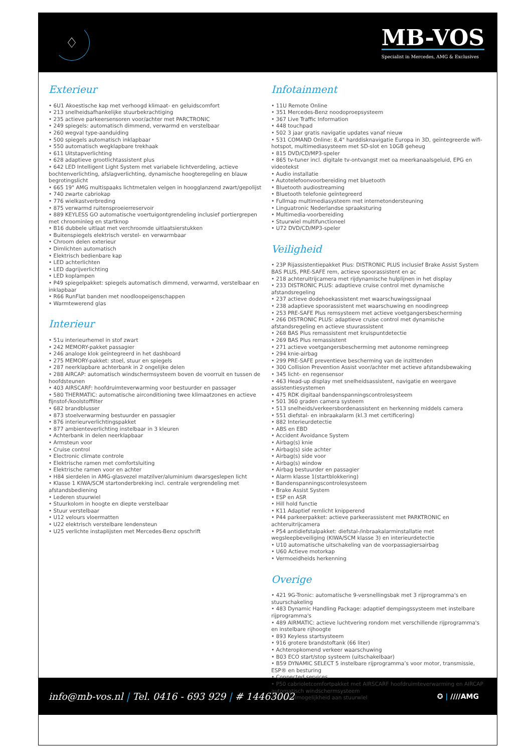♢
MB-VOS
Specialist in Mercedes, AMG & Exclusives
Exterieur
• 6U1 Akoestische kap met verhoogd klimaat- en geluidscomfort
• 213 snelheidsafhankelijke stuurbekrachtiging
• 235 actieve parkeersensoren voor/achter met PARCTRONIC
• 249 spiegels: automatisch dimmend, verwarmd en verstelbaar
• 260 wegval type-aanduiding
• 500 spiegels automatisch inklapbaar
• 550 automatisch wegklapbare trekhaak
• 611 Uitstapverlichting
• 628 adaptieve grootlichtassistent plus
• 642 LED Intelligent Light System met variabele lichtverdeling, actieve bochtenverlichting, afslagverlichting, dynamische hoogteregeling en blauw begrotingslicht
• 665 19" AMG multispaaks lichtmetalen velgen in hoogglanzend zwart/gepolijst
• 740 zwarte cabriokap
• 776 wielkastverbreding
• 875 verwarmd ruitensproeierreservoir
• 889 KEYLESS GO automatische voertuigontgrendeling inclusief portiergrepen met chroominleg en startknop
• B16 dubbele uitlaat met verchroomde uitlaatsierstukken
• Buitenspiegels elektrisch verstel- en verwarmbaar
• Chroom delen exterieur
• Dimlichten automatisch
• Elektrisch bedienbare kap
• LED achterlichten
• LED dagrijverlichting
• LED koplampen
• P49 spiegelpakket: spiegels automatisch dimmend, verwarmd, verstelbaar en inklapbaar
• R66 RunFlat banden met noodloopeigenschappen
• Warmtewerend glas
Interieur
• 51u interieurhemel in stof zwart
• 242 MEMORY-pakket passagier
• 246 analoge klok geïntegreerd in het dashboard
• 275 MEMORY-pakket: stoel, stuur en spiegels
• 287 neerklapbare achterbank in 2 ongelijke delen
• 288 AIRCAP: automatisch windschermsysteem boven de voorruit en tussen de hoofdsteunen
• 403 AIRSCARF: hoofdruimteverwarming voor bestuurder en passager
• 580 THERMATIC: automatische airconditioning twee klimaatzones en actieve fijnstof-/koolstoffilter
• 682 brandblusser
• 873 stoelverwarming bestuurder en passagier
• 876 interieurverlichtingspakket
• 877 ambienteverlichting instelbaar in 3 kleuren
• Achterbank in delen neerklapbaar
• Armsteun voor
• Cruise control
• Electronic climate controle
• Elektrische ramen met comfortsluiting
• Elektrische ramen voor en achter
• H84 sierdelen in AMG-glasvezel matzilver/aluminium dwarsgeslepen licht
• Klasse 1 KIWA/SCM startonderbreking incl. centrale vergrendeling met afstandsbediening
• Lederen stuurwiel
• Stuurkolom in hoogte en diepte verstelbaar
• Stuur verstelbaar
• U12 velours vloermatten
• U22 elektrisch verstelbare lendensteun
• U25 verlichte instaplijsten met Mercedes-Benz opschrift
Infotainment
• 11U Remote Online
• 351 Mercedes-Benz noodoproepsysteem
• 367 Live Traffic Information
• 448 touchpad
• 502 3 jaar gratis navigatie updates vanaf nieuw
• 531 COMAND Online: 8,4" harddisknavigatie Europa in 3D, geïntegreerde wifi-hotspot, multimediasysteem met SD-slot en 10GB geheug
• 815 DVD/CD/MP3-speler
• 865 tv-tuner incl. digitale tv-ontvangst met oa meerkanaalsgeluid, EPG en videotekst
• Audio installatie
• Autotelefoonvoorbereiding met bluetooth
• Bluetooth audiostreaming
• Bluetooth telefonie geïntegreerd
• Fullmap multimediasysteem met internetondersteuning
• Linguatronic Nederlandse spraaksturing
• Multimedia-voorbereiding
• Stuurwiel multifunctioneel
• U72 DVD/CD/MP3-speler
Veiligheid
• 23P Rijassistentiepakket Plus: DISTRONIC PLUS inclusief Brake Assist System BAS PLUS, PRE-SAFE rem, actieve spoorassistent en ac
• 218 achteruitrijcamera met rijdynamische hulplijnen in het display
• 233 DISTRONIC PLUS: adaptieve cruise control met dynamische afstandsregeling
• 237 actieve dodehoekassistent met waarschuwingssignaal
• 238 adaptieve spoorassistent met waarschuwing en noodingreep
• 253 PRE-SAFE Plus remsysteem met actieve voetgangersbescherming
• 266 DISTRONIC PLUS: adaptieve cruise control met dynamische afstandsregeling en actieve stuurassistent
• 268 BAS Plus remassistent met kruispuntdetectie
• 269 BAS Plus remassistent
• 271 actieve voetgangersbescherming met autonome remingreep
• 294 knie-airbag
• 299 PRE-SAFE preventieve bescherming van de inzittenden
• 300 Collision Prevention Assist voor/achter met actieve afstandsbewaking
• 345 licht- en regensensor
• 463 Head-up display met snelheidsassistent, navigatie en weergave assistentiesystemen
• 475 RDK digitaal bandenspanningscontrolesysteem
• 501 360 graden camera systeem
• 513 snelheids/verkeersbordenassistent en herkenning middels camera
• 551 diefstal- en inbraakalarm (kl.3 met certificering)
• 882 Interieurdetectie
• ABS en EBD
• Accident Avoidance System
• Airbag(s) knie
• Airbag(s) side achter
• Airbag(s) side voor
• Airbag(s) window
• Airbag bestuurder en passagier
• Alarm klasse 1(startblokkering)
• Bandenspanningscontrolesysteem
• Brake Assist System
• ESP en ASR
• Hill hold functie
• K11 Adaptief remlicht knipperend
• P44 parkeerpakket: actieve parkeerassistent met PARKTRONIC en achteruitrijcamera
• P54 antidiefstalpakket: diefstal-/inbraakalarminstallatie met wegsleepbeveiliging (KIWA/SCM klasse 3) en interieurdetectie
• U10 automatische uitschakeling van de voorpassagiersairbag
• U60 Actieve motorkap
• Vermoeidheids herkenning
Overige
• 421 9G-Tronic: automatische 9-versnellingsbak met 3 rijprogramma's en stuurschakeling
• 483 Dynamic Handling Package: adaptief dempingssysteem met instelbare rijprogramma's
• 489 AIRMATIC: actieve luchtvering rondom met verschillende rijprogramma's en instelbare rijhoogte
• 893 Keyless startsysteem
• 916 grotere brandstoftank (66 liter)
• Achteropkomend verkeer waarschuwing
• B03 ECO start/stop systeem (uitschakelbaar)
• B59 DYNAMIC SELECT 5 instelbare rijprogramma’s voor motor, transmissie, ESP® en besturing
• Connected services
• P50 cabrioletcomfortpakket met AIRSCARF hoofdruimteverwarming en AIRCAP automatisch windschermsysteem
• Schakelmogelijkheid aan stuurwiel
info@mb-vos.nl | Tel. 0416 - 693 929 | # 14463002
✪ | ////AMG